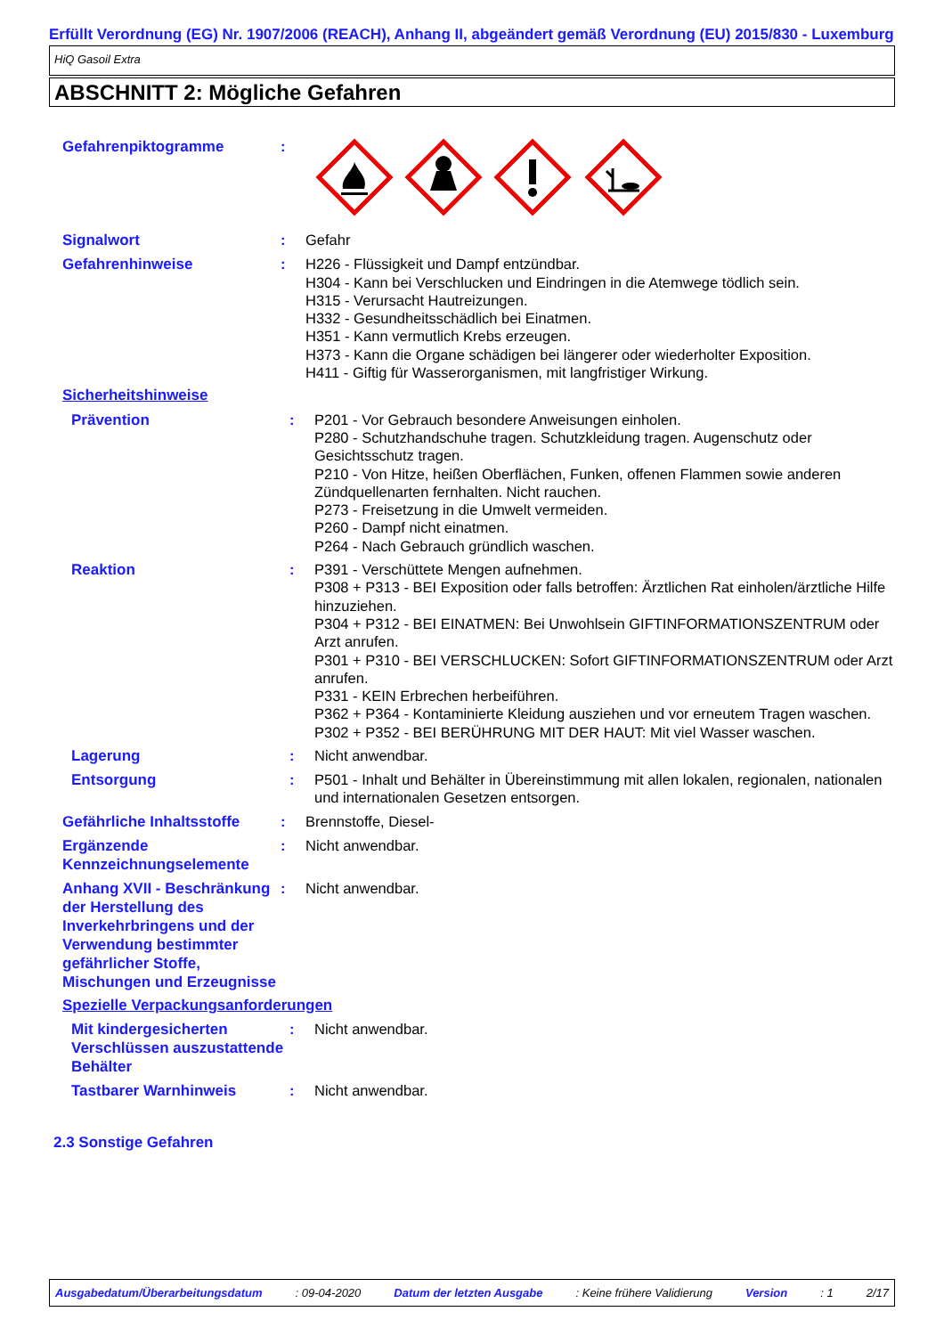Erfüllt Verordnung (EG) Nr. 1907/2006 (REACH), Anhang II, abgeändert gemäß Verordnung (EU) 2015/830 - Luxemburg
HiQ Gasoil Extra
ABSCHNITT 2: Mögliche Gefahren
Gefahrenpiktogramme
:
Signalwort
: Gefahr
Gefahrenhinweise
: H226 - Flüssigkeit und Dampf entzündbar.
H304 - Kann bei Verschlucken und Eindringen in die Atemwege tödlich sein.
H315 - Verursacht Hautreizungen.
H332 - Gesundheitsschädlich bei Einatmen.
H351 - Kann vermutlich Krebs erzeugen.
H373 - Kann die Organe schädigen bei längerer oder wiederholter Exposition.
H411 - Giftig für Wasserorganismen, mit langfristiger Wirkung.
Sicherheitshinweise
Prävention
: P201 - Vor Gebrauch besondere Anweisungen einholen.
P280 - Schutzhandschuhe tragen. Schutzkleidung tragen. Augenschutz oder Gesichtsschutz tragen.
P210 - Von Hitze, heißen Oberflächen, Funken, offenen Flammen sowie anderen Zündquellenarten fernhalten. Nicht rauchen.
P273 - Freisetzung in die Umwelt vermeiden.
P260 - Dampf nicht einatmen.
P264 - Nach Gebrauch gründlich waschen.
Reaktion
: P391 - Verschüttete Mengen aufnehmen.
P308 + P313 - BEI Exposition oder falls betroffen: Ärztlichen Rat einholen/ärztliche Hilfe hinzuziehen.
P304 + P312 - BEI EINATMEN: Bei Unwohlsein GIFTINFORMATIONSZENTRUM oder Arzt anrufen.
P301 + P310 - BEI VERSCHLUCKEN: Sofort GIFTINFORMATIONSZENTRUM oder Arzt anrufen.
P331 - KEIN Erbrechen herbeiführen.
P362 + P364 - Kontaminierte Kleidung ausziehen und vor erneutem Tragen waschen.
P302 + P352 - BEI BERÜHRUNG MIT DER HAUT: Mit viel Wasser waschen.
Lagerung
: Nicht anwendbar.
Entsorgung
: P501 - Inhalt und Behälter in Übereinstimmung mit allen lokalen, regionalen, nationalen und internationalen Gesetzen entsorgen.
Gefährliche Inhaltsstoffe
: Brennstoffe, Diesel-
Ergänzende Kennzeichnungselemente
: Nicht anwendbar.
Anhang XVII - Beschränkung der Herstellung des Inverkehrbringens und der Verwendung bestimmter gefährlicher Stoffe, Mischungen und Erzeugnisse
: Nicht anwendbar.
Spezielle Verpackungsanforderungen
Mit kindergesicherten Verschlüssen auszustattende Behälter
: Nicht anwendbar.
Tastbarer Warnhinweis
: Nicht anwendbar.
2.3 Sonstige Gefahren
Ausgabedatum/Überarbeitungsdatum: 09-04-2020 Datum der letzten Ausgabe: Keine frühere Validierung Version: 1 2/17